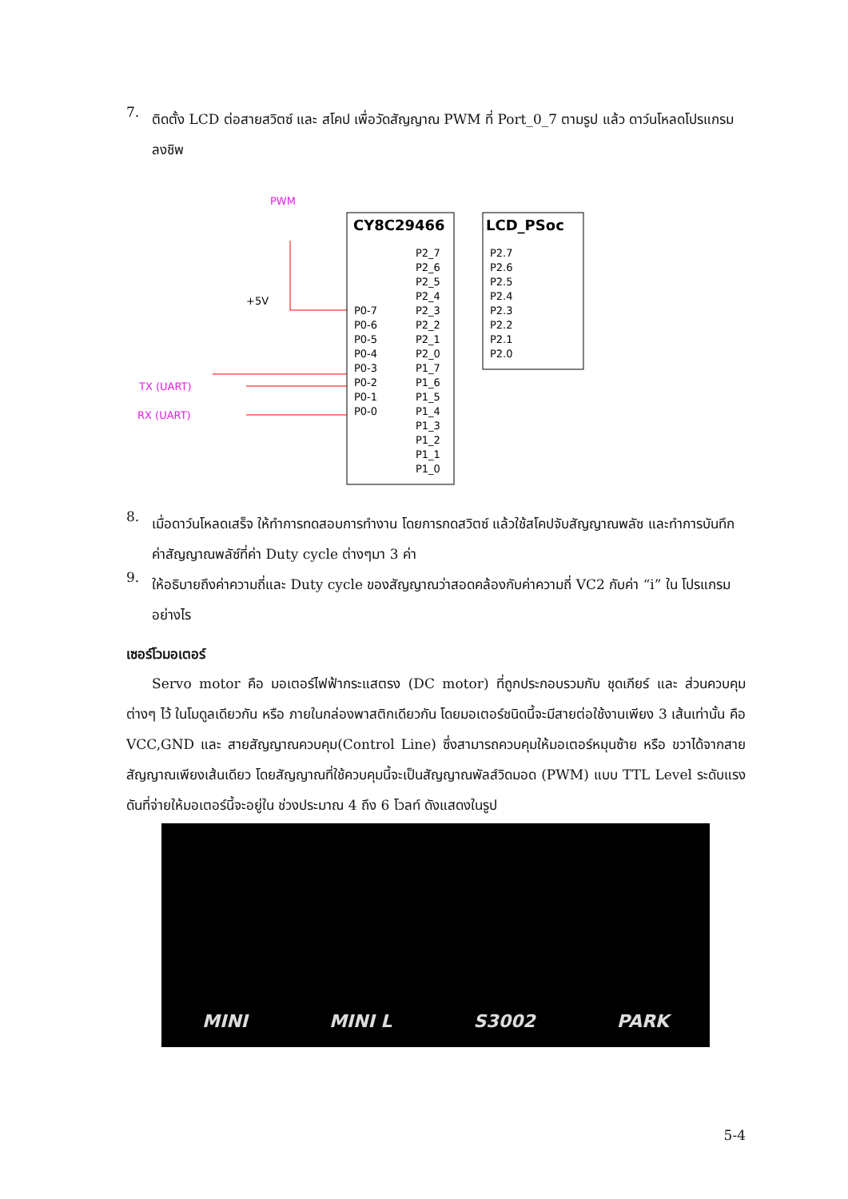7.
ติดตั้ง LCD ต่อสายสวิตซ์ และ สโคป เพื่อวัดสัญญาณ PWM ที่ Port_0_7 ตามรูป แล้ว ดาว์นโหลดโปรแกรมลงชิพ
PWM
CY8C29466
LCD_PSoc
+5V
TX (UART)
RX (UART)
P0-7
P0-6
P0-5
P0-4
P0-3
P0-2
P0-1
P0-0
P2_7
P2_6
P2_5
P2_4
P2_3
P2_2
P2_1
P2_0
P1_7
P1_6
P1_5
P1_4
P1_3
P1_2
P1_1
P1_0
P2.7
P2.6
P2.5
P2.4
P2.3
P2.2
P2.1
P2.0
8.
เมื่อดาว์นโหลดเสร็จ ให้ทำการทดสอบการทำงาน โดยการกดสวิตซ์ แล้วใช้สโคปจับสัญญาณพลัซ และทำการบันทึกค่าสัญญาณพลัซ์ที่ค่า Duty cycle ต่างๆมา 3 ค่า
9.
ให้อธิบายถึงค่าความถี่และ Duty cycle ของสัญญาณว่าสอดคล้องกับค่าความถี่ VC2 กับค่า “i” ใน โปรแกรมอย่างไร
เซอร์โวมอเตอร์
Servo motor คือ มอเตอร์ไฟฟ้ากระแสตรง (DC motor) ที่ถูกประกอบรวมกับ ชุดเกียร์ และ ส่วนควบคุม ต่างๆ ไว้ ในโมดูลเดียวกัน หรือ ภายในกล่องพาสติกเดียวกัน โดยมอเตอร์ชนิดนี้จะมีสายต่อใช้งานเพียง 3 เส้นเท่านั้น คือ VCC,GND และ สายสัญญาณควบคุม(Control Line) ซึ่งสามารถควบคุมให้มอเตอร์หมุนซ้าย หรือ ขวาได้จากสายสัญญาณเพียงเส้นเดียว โดยสัญญาณที่ใช้ควบคุมนี้จะเป็นสัญญาณพัลส์วิดมอด (PWM) แบบ TTL Level ระดับแรงดันที่จ่ายให้มอเตอร์นี้จะอยู่ใน ช่วงประมาณ 4 ถึง 6 โวลท์ ดังแสดงในรูป
MINI MINI L S3002 PARK
5-4